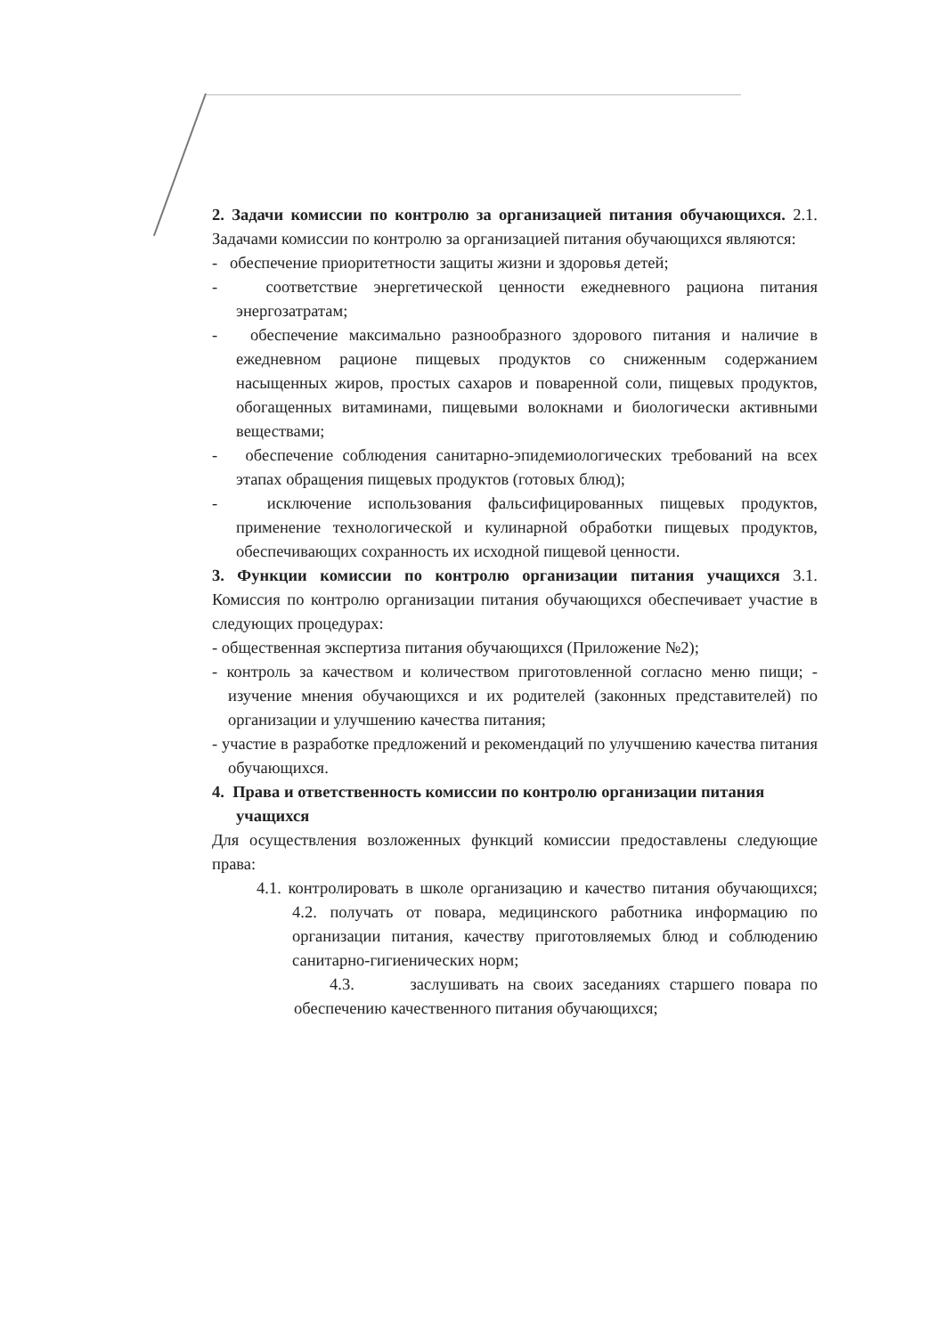2. Задачи комиссии по контролю за организацией питания обучающихся. 2.1. Задачами комиссии по контролю за организацией питания обучающихся являются:
- обеспечение приоритетности защиты жизни и здоровья детей;
- соответствие энергетической ценности ежедневного рациона питания энергозатратам;
- обеспечение максимально разнообразного здорового питания и наличие в ежедневном рационе пищевых продуктов со сниженным содержанием насыщенных жиров, простых сахаров и поваренной соли, пищевых продуктов, обогащенных витаминами, пищевыми волокнами и биологически активными веществами;
- обеспечение соблюдения санитарно-эпидемиологических требований на всех этапах обращения пищевых продуктов (готовых блюд);
- исключение использования фальсифицированных пищевых продуктов, применение технологической и кулинарной обработки пищевых продуктов, обеспечивающих сохранность их исходной пищевой ценности.
3. Функции комиссии по контролю организации питания учащихся 3.1. Комиссия по контролю организации питания обучающихся обеспечивает участие в следующих процедурах:
- общественная экспертиза питания обучающихся (Приложение №2);
- контроль за качеством и количеством приготовленной согласно меню пищи; - изучение мнения обучающихся и их родителей (законных представителей) по организации и улучшению качества питания;
- участие в разработке предложений и рекомендаций по улучшению качества питания обучающихся.
4. Права и ответственность комиссии по контролю организации питания учащихся
Для осуществления возложенных функций комиссии предоставлены следующие права:
4.1. контролировать в школе организацию и качество питания обучающихся; 4.2. получать от повара, медицинского работника информацию по организации питания, качеству приготовляемых блюд и соблюдению санитарно-гигиенических норм;
4.3. заслушивать на своих заседаниях старшего повара по обеспечению качественного питания обучающихся;